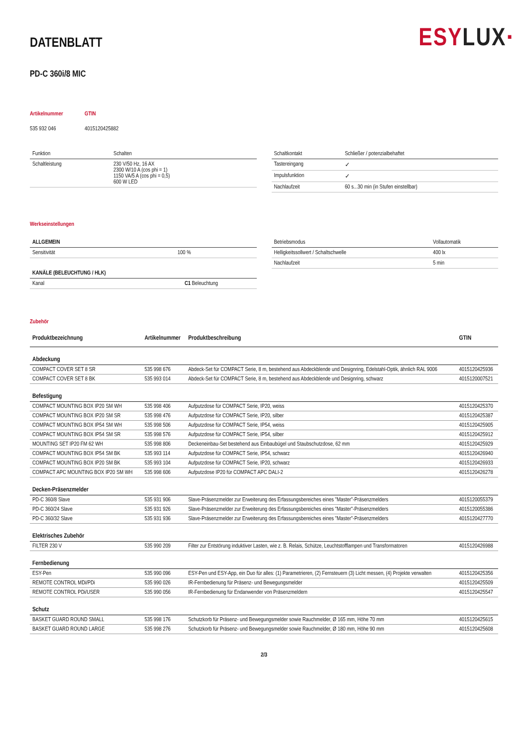DATENBLATT
ESY LUX·
PD-C 360i/8 MIC
| Artikelnummer | GTIN |
| 535 932 046 | 4015120425882 |
| Funktion | Schalten |
| Schaltleistung | 230 V/50 Hz, 16 AX 2300 W/10 A (cos phi = 1) 1150 VA/5 A (cos phi = 0,5) 600 W LED |
| Schaltkontakt | Schließer / potenzialbehaftet |
| Tastereingang | ✓ |
| Impulsfunktion | ✓ |
| Nachlaufzeit | 60 s...30 min (in Stufen einstellbar) |
Werkseinstellungen
| ALLGEMEIN | |
| Sensitivität | 100 % |
| KANÄLE (BELEUCHTUNG / HLK) | |
| Kanal | C1 Beleuchtung |
| Betriebsmodus | Vollautomatik |
| Helligkeitssollwert / Schaltschwelle | 400 lx |
| Nachlaufzeit | 5 min |
Zubehör
| Produktbezeichnung | Artikelnummer | Produktbeschreibung | GTIN |
| --- | --- | --- | --- |
| Abdeckung | | | |
| COMPACT COVER SET 8 SR | 535 998 676 | Abdeck-Set für COMPACT Serie, 8 m, bestehend aus Abdeckblende und Designring, Edelstahl-Optik, ähnlich RAL 9006 | 4015120425936 |
| COMPACT COVER SET 8 BK | 535 993 014 | Abdeck-Set für COMPACT Serie, 8 m, bestehend aus Abdeckblende und Designring, schwarz | 4015120007521 |
| Befestigung | | | |
| COMPACT MOUNTING BOX IP20 SM WH | 535 998 406 | Aufputzdose für COMPACT Serie, IP20, weiss | 4015120425370 |
| COMPACT MOUNTING BOX IP20 SM SR | 535 998 476 | Aufputzdose für COMPACT Serie, IP20, silber | 4015120425387 |
| COMPACT MOUNTING BOX IP54 SM WH | 535 998 506 | Aufputzdose für COMPACT Serie, IP54, weiss | 4015120425905 |
| COMPACT MOUNTING BOX IP54 SM SR | 535 998 576 | Aufputzdose für COMPACT Serie, IP54, silber | 4015120425912 |
| MOUNTING SET IP20 FM 62 WH | 535 998 806 | Deckeneinbau-Set bestehend aus Einbaubügel und Staubschutzdose, 62 mm | 4015120425929 |
| COMPACT MOUNTING BOX IP54 SM BK | 535 993 114 | Aufputzdose für COMPACT Serie, IP54, schwarz | 4015120426940 |
| COMPACT MOUNTING BOX IP20 SM BK | 535 993 104 | Aufputzdose für COMPACT Serie, IP20, schwarz | 4015120426933 |
| COMPACT APC MOUNTING BOX IP20 SM WH | 535 998 606 | Aufputzdose IP20 für COMPACT APC DALI-2 | 4015120426278 |
| Decken-Präsenzmelder | | | |
| PD-C 360/8 Slave | 535 931 906 | Slave-Präsenzmelder zur Erweiterung des Erfassungsbereiches eines "Master"-Präsenzmelders | 4015120055379 |
| PD-C 360/24 Slave | 535 931 926 | Slave-Präsenzmelder zur Erweiterung des Erfassungsbereiches eines "Master"-Präsenzmelders | 4015120055386 |
| PD-C 360/32 Slave | 535 931 936 | Slave-Präsenzmelder zur Erweiterung des Erfassungsbereiches eines "Master"-Präsenzmelders | 4015120427770 |
| Elektrisches Zubehör | | | |
| FILTER 230 V | 535 990 209 | Filter zur Entstörung induktiver Lasten, wie z. B. Relais, Schütze, Leuchtstofflampen und Transformatoren | 4015120426988 |
| Fernbedienung | | | |
| ESY-Pen | 535 990 096 | ESY-Pen und ESY-App, ein Duo für alles: (1) Parametrieren, (2) Fernsteuern (3) Licht messen, (4) Projekte verwalten | 4015120425356 |
| REMOTE CONTROL MDi/PDi | 535 990 026 | IR-Fernbedienung für Präsenz- und Bewegungsmelder | 4015120425509 |
| REMOTE CONTROL PDi/USER | 535 990 056 | IR-Fernbedienung für Endanwender von Präsenzmeldern | 4015120425547 |
| Schutz | | | |
| BASKET GUARD ROUND SMALL | 535 998 176 | Schutzkorb für Präsenz- und Bewegungsmelder sowie Rauchmelder, Ø 165 mm, Höhe 70 mm | 4015120425615 |
| BASKET GUARD ROUND LARGE | 535 998 276 | Schutzkorb für Präsenz- und Bewegungsmelder sowie Rauchmelder, Ø 180 mm, Höhe 90 mm | 4015120425608 |
2/3